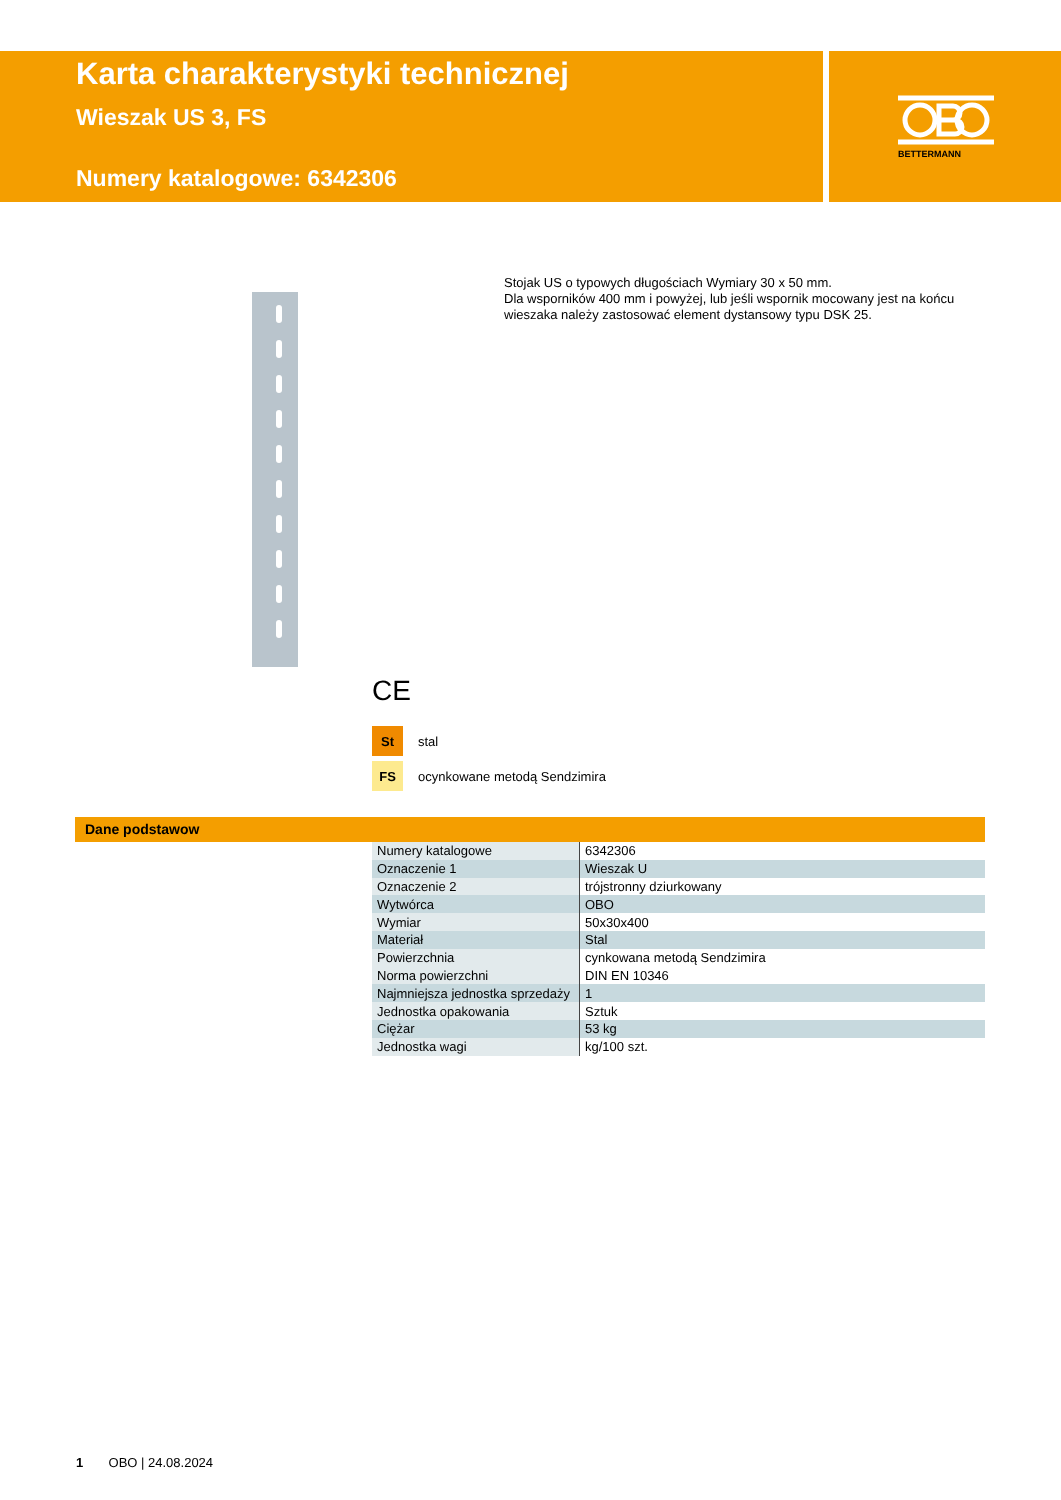BETTERMANN
Karta charakterystyki technicznej
Wieszak US 3, FS
Numery katalogowe: 6342306
Stojak US o typowych długościach Wymiary 30 x 50 mm.
Dla wsporników 400 mm i powyżej, lub jeśli wspornik mocowany jest na końcu wieszaka należy zastosować element dystansowy typu DSK 25.
CE
St stal
FS ocynkowane metodą Sendzimira
Dane podstawow
| Numery katalogowe | 6342306 |
| Oznaczenie 1 | Wieszak U |
| Oznaczenie 2 | trójstronny dziurkowany |
| Wytwórca | OBO |
| Wymiar | 50x30x400 |
| Materiał | Stal |
| Powierzchnia | cynkowana metodą Sendzimira |
| Norma powierzchni | DIN EN 10346 |
| Najmniejsza jednostka sprzedaży | 1 |
| Jednostka opakowania | Sztuk |
| Ciężar | 53 kg |
| Jednostka wagi | kg/100 szt. |
1 OBO | 24.08.2024